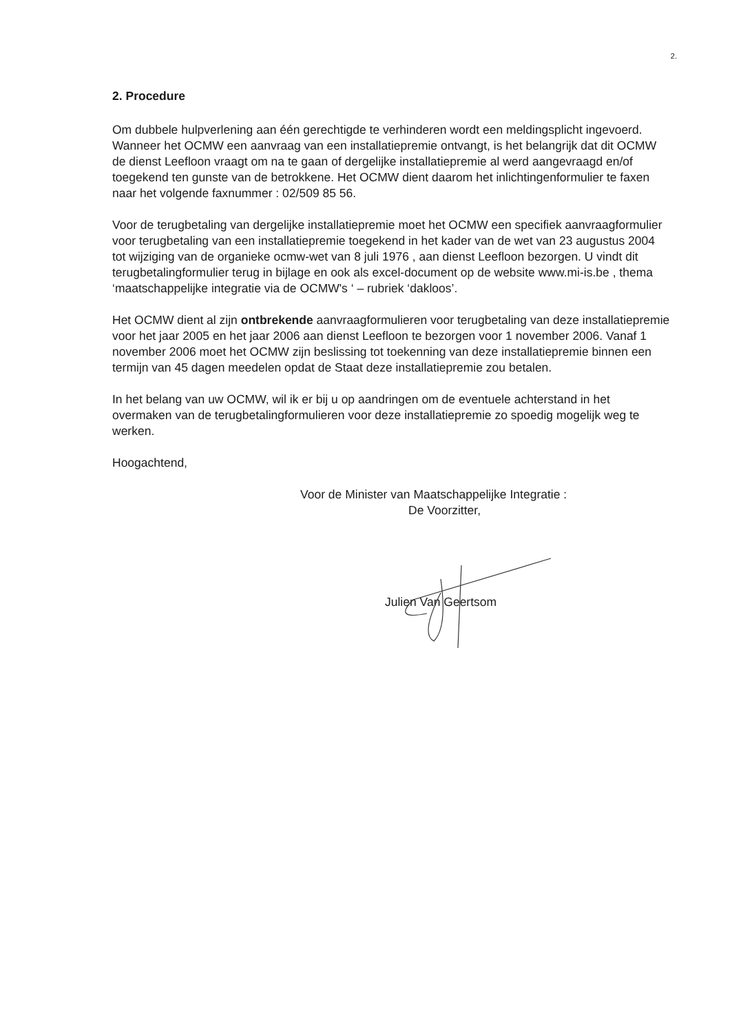2.
2. Procedure
Om dubbele hulpverlening aan één gerechtigde te verhinderen wordt een meldingsplicht ingevoerd. Wanneer het OCMW een aanvraag van een installatiepremie ontvangt, is het belangrijk dat dit OCMW de dienst Leefloon vraagt om na te gaan of dergelijke installatiepremie al werd aangevraagd en/of toegekend ten gunste van de betrokkene. Het OCMW dient daarom het inlichtingenformulier te faxen naar het volgende faxnummer : 02/509 85 56.
Voor de terugbetaling van dergelijke installatiepremie moet het OCMW een specifiek aanvraagformulier voor terugbetaling van een installatiepremie toegekend in het kader van de wet van 23 augustus 2004 tot wijziging van de organieke ocmw-wet van 8 juli 1976 , aan dienst Leefloon bezorgen. U vindt dit terugbetalingformulier terug in bijlage en ook als excel-document op de website www.mi-is.be , thema ‘maatschappelijke integratie via de OCMW's ‘ – rubriek ‘dakloos’.
Het OCMW dient al zijn ontbrekende aanvraagformulieren voor terugbetaling van deze installatiepremie voor het jaar 2005 en het jaar 2006 aan dienst Leefloon te bezorgen voor 1 november 2006. Vanaf 1 november 2006 moet het OCMW zijn beslissing tot toekenning van deze installatiepremie binnen een termijn van 45 dagen meedelen opdat de Staat deze installatiepremie zou betalen.
In het belang van uw OCMW, wil ik er bij u op aandringen om de eventuele achterstand in het overmaken van de terugbetalingformulieren voor deze installatiepremie zo spoedig mogelijk weg te werken.
Hoogachtend,
Voor de Minister van Maatschappelijke Integratie :
De Voorzitter,
Julien Van Geertsom